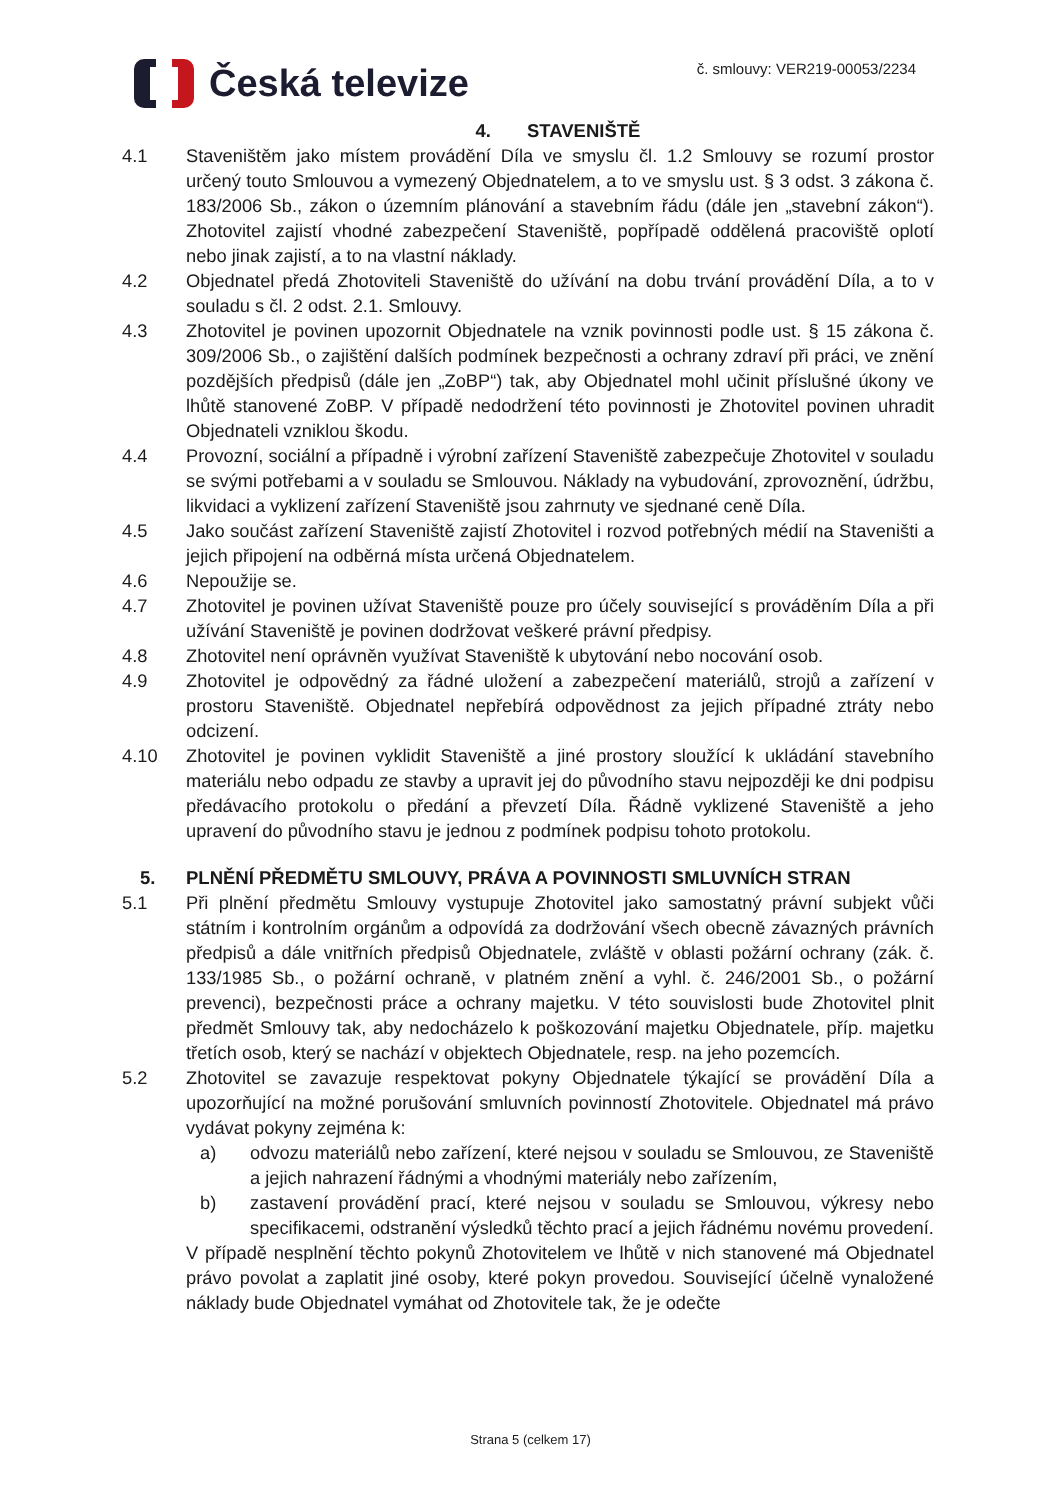Česká televize č. smlouvy: VER219-00053/2234
4. STAVENIŠTĚ
4.1 Staveništěm jako místem provádění Díla ve smyslu čl. 1.2 Smlouvy se rozumí prostor určený touto Smlouvou a vymezený Objednatelem, a to ve smyslu ust. § 3 odst. 3 zákona č. 183/2006 Sb., zákon o územním plánování a stavebním řádu (dále jen „stavební zákon“). Zhotovitel zajistí vhodné zabezpečení Staveniště, popřípadě oddělená pracoviště oplotí nebo jinak zajistí, a to na vlastní náklady.
4.2 Objednatel předá Zhotoviteli Staveniště do užívání na dobu trvání provádění Díla, a to v souladu s čl. 2 odst. 2.1. Smlouvy.
4.3 Zhotovitel je povinen upozornit Objednatele na vznik povinnosti podle ust. § 15 zákona č. 309/2006 Sb., o zajištění dalších podmínek bezpečnosti a ochrany zdraví při práci, ve znění pozdějších předpisů (dále jen „ZoBP“) tak, aby Objednatel mohl učinit příslušné úkony ve lhůtě stanovené ZoBP. V případě nedodržení této povinnosti je Zhotovitel povinen uhradit Objednateli vzniklou škodu.
4.4 Provozní, sociální a případně i výrobní zařízení Staveniště zabezpečuje Zhotovitel v souladu se svými potřebami a v souladu se Smlouvou. Náklady na vybudování, zprovoznění, údržbu, likvidaci a vyklizení zařízení Staveniště jsou zahrnuty ve sjednané ceně Díla.
4.5 Jako součást zařízení Staveniště zajistí Zhotovitel i rozvod potřebných médií na Staveništi a jejich připojení na odběrná místa určená Objednatelem.
4.6 Nepoužije se.
4.7 Zhotovitel je povinen užívat Staveniště pouze pro účely související s prováděním Díla a při užívání Staveniště je povinen dodržovat veškeré právní předpisy.
4.8 Zhotovitel není oprávněn využívat Staveniště k ubytování nebo nocování osob.
4.9 Zhotovitel je odpovědný za řádné uložení a zabezpečení materiálů, strojů a zařízení v prostoru Staveniště. Objednatel nepřebírá odpovědnost za jejich případné ztráty nebo odcizení.
4.10 Zhotovitel je povinen vyklidit Staveniště a jiné prostory sloužící k ukládání stavebního materiálu nebo odpadu ze stavby a upravit jej do původního stavu nejpozději ke dni podpisu předávacího protokolu o předání a převzetí Díla. Řádně vyklizené Staveniště a jeho upravení do původního stavu je jednou z podmínek podpisu tohoto protokolu.
5. PLNĚNÍ PŘEDMĚTU SMLOUVY, PRÁVA A POVINNOSTI SMLUVNÍCH STRAN
5.1 Při plnění předmětu Smlouvy vystupuje Zhotovitel jako samostatný právní subjekt vůči státním i kontrolním orgánům a odpovídá za dodržování všech obecně závazných právních předpisů a dále vnitřních předpisů Objednatele, zvláště v oblasti požární ochrany (zák. č. 133/1985 Sb., o požární ochraně, v platném znění a vyhl. č. 246/2001 Sb., o požární prevenci), bezpečnosti práce a ochrany majetku. V této souvislosti bude Zhotovitel plnit předmět Smlouvy tak, aby nedocházelo k poškozování majetku Objednatele, příp. majetku třetích osob, který se nachází v objektech Objednatele, resp. na jeho pozemcích.
5.2 Zhotovitel se zavazuje respektovat pokyny Objednatele týkající se provádění Díla a upozorňující na možné porušování smluvních povinností Zhotovitele. Objednatel má právo vydávat pokyny zejména k:
a) odvozu materiálů nebo zařízení, které nejsou v souladu se Smlouvou, ze Staveniště a jejich nahrazení řádnými a vhodnými materiály nebo zařízením,
b) zastavení provádění prací, které nejsou v souladu se Smlouvou, výkresy nebo specifikacemi, odstranění výsledků těchto prací a jejich řádnému novému provedení.
V případě nesplnění těchto pokynů Zhotovitelem ve lhůtě v nich stanovené má Objednatel právo povolat a zaplatit jiné osoby, které pokyn provedou. Související účelně vynaložené náklady bude Objednatel vymáhat od Zhotovitele tak, že je odečte
Strana 5 (celkem 17)